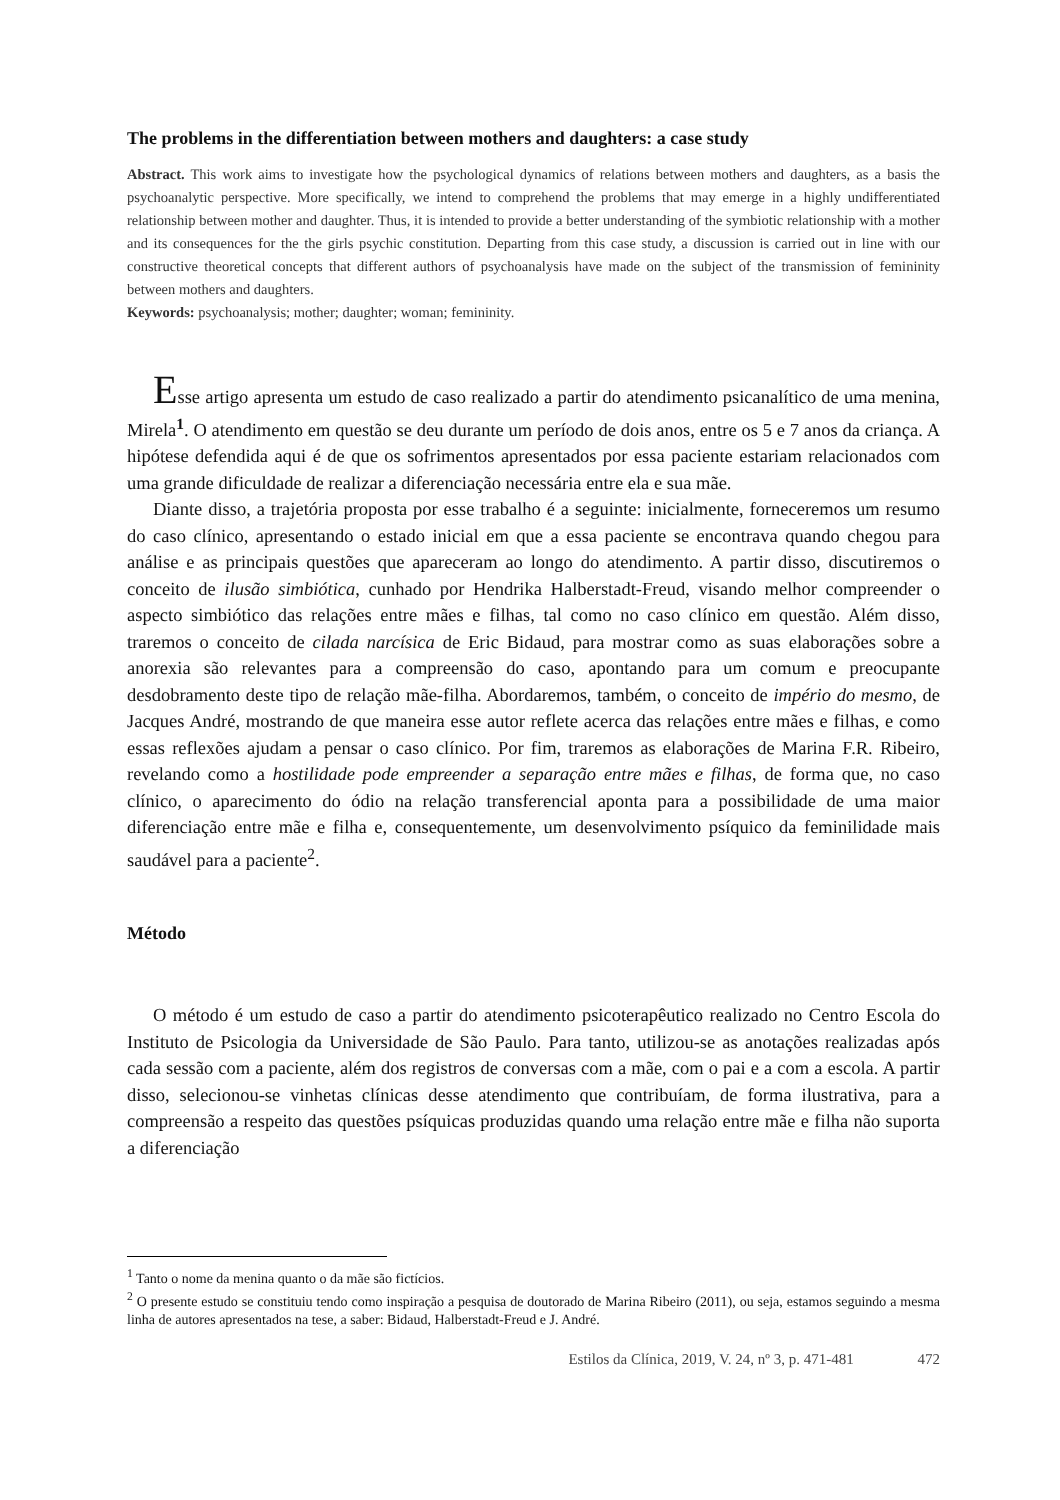The problems in the differentiation between mothers and daughters: a case study
Abstract. This work aims to investigate how the psychological dynamics of relations between mothers and daughters, as a basis the psychoanalytic perspective. More specifically, we intend to comprehend the problems that may emerge in a highly undifferentiated relationship between mother and daughter. Thus, it is intended to provide a better understanding of the symbiotic relationship with a mother and its consequences for the the girls psychic constitution. Departing from this case study, a discussion is carried out in line with our constructive theoretical concepts that different authors of psychoanalysis have made on the subject of the transmission of femininity between mothers and daughters.
Keywords: psychoanalysis; mother; daughter; woman; femininity.
Esse artigo apresenta um estudo de caso realizado a partir do atendimento psicanalítico de uma menina, Mirela<sup>1</sup>. O atendimento em questão se deu durante um período de dois anos, entre os 5 e 7 anos da criança. A hipótese defendida aqui é de que os sofrimentos apresentados por essa paciente estariam relacionados com uma grande dificuldade de realizar a diferenciação necessária entre ela e sua mãe.
Diante disso, a trajetória proposta por esse trabalho é a seguinte: inicialmente, forneceremos um resumo do caso clínico, apresentando o estado inicial em que a essa paciente se encontrava quando chegou para análise e as principais questões que apareceram ao longo do atendimento. A partir disso, discutiremos o conceito de ilusão simbiótica, cunhado por Hendrika Halberstadt-Freud, visando melhor compreender o aspecto simbiótico das relações entre mães e filhas, tal como no caso clínico em questão. Além disso, traremos o conceito de cilada narcísica de Eric Bidaud, para mostrar como as suas elaborações sobre a anorexia são relevantes para a compreensão do caso, apontando para um comum e preocupante desdobramento deste tipo de relação mãe-filha. Abordaremos, também, o conceito de império do mesmo, de Jacques André, mostrando de que maneira esse autor reflete acerca das relações entre mães e filhas, e como essas reflexões ajudam a pensar o caso clínico. Por fim, traremos as elaborações de Marina F.R. Ribeiro, revelando como a hostilidade pode empreender a separação entre mães e filhas, de forma que, no caso clínico, o aparecimento do ódio na relação transferencial aponta para a possibilidade de uma maior diferenciação entre mãe e filha e, consequentemente, um desenvolvimento psíquico da feminilidade mais saudável para a paciente<sup>2</sup>.
Método
O método é um estudo de caso a partir do atendimento psicoterapêutico realizado no Centro Escola do Instituto de Psicologia da Universidade de São Paulo. Para tanto, utilizou-se as anotações realizadas após cada sessão com a paciente, além dos registros de conversas com a mãe, com o pai e a com a escola. A partir disso, selecionou-se vinhetas clínicas desse atendimento que contribuíam, de forma ilustrativa, para a compreensão a respeito das questões psíquicas produzidas quando uma relação entre mãe e filha não suporta a diferenciação
<sup>1</sup> Tanto o nome da menina quanto o da mãe são fictícios.
<sup>2</sup> O presente estudo se constituiu tendo como inspiração a pesquisa de doutorado de Marina Ribeiro (2011), ou seja, estamos seguindo a mesma linha de autores apresentados na tese, a saber: Bidaud, Halberstadt-Freud e J. André.
Estilos da Clínica, 2019, V. 24, nº 3, p. 471-481 472